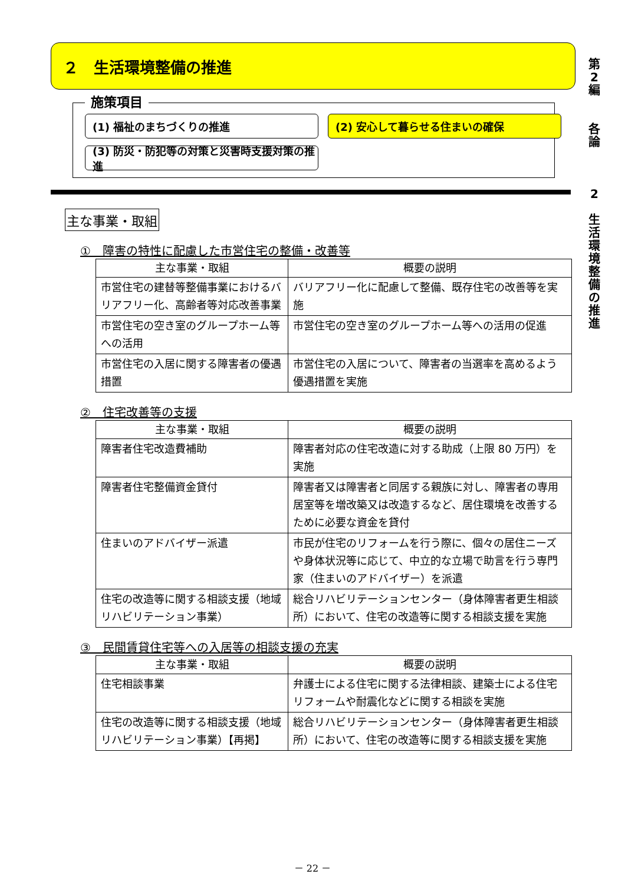第
2
編
各
論
2
生
活
環
境
整
備
の
推
進
２　生活環境整備の推進
施策項目
(1) 福祉のまちづくりの推進
(2) 安心して暮らせる住まいの確保
(3) 防災・防犯等の対策と災害時支援対策の推進
主な事業・取組
①　障害の特性に配慮した市営住宅の整備・改善等
| 主な事業・取組 | 概要の説明 |
| --- | --- |
| 市営住宅の建替等整備事業におけるバリアフリー化、高齢者等対応改善事業 | バリアフリー化に配慮して整備、既存住宅の改善等を実施 |
| 市営住宅の空き室のグループホーム等への活用 | 市営住宅の空き室のグループホーム等への活用の促進 |
| 市営住宅の入居に関する障害者の優遇措置 | 市営住宅の入居について、障害者の当選率を高めるよう優遇措置を実施 |
②　住宅改善等の支援
| 主な事業・取組 | 概要の説明 |
| --- | --- |
| 障害者住宅改造費補助 | 障害者対応の住宅改造に対する助成（上限 80 万円）を実施 |
| 障害者住宅整備資金貸付 | 障害者又は障害者と同居する親族に対し、障害者の専用居室等を増改築又は改造するなど、居住環境を改善するために必要な資金を貸付 |
| 住まいのアドバイザー派遣 | 市民が住宅のリフォームを行う際に、個々の居住ニーズや身体状況等に応じて、中立的な立場で助言を行う専門家（住まいのアドバイザー）を派遣 |
| 住宅の改造等に関する相談支援（地域リハビリテーション事業） | 総合リハビリテーションセンター（身体障害者更生相談所）において、住宅の改造等に関する相談支援を実施 |
③　民間賃貸住宅等への入居等の相談支援の充実
| 主な事業・取組 | 概要の説明 |
| --- | --- |
| 住宅相談事業 | 弁護士による住宅に関する法律相談、建築士による住宅リフォームや耐震化などに関する相談を実施 |
| 住宅の改造等に関する相談支援（地域リハビリテーション事業）【再掲】 | 総合リハビリテーションセンター（身体障害者更生相談所）において、住宅の改造等に関する相談支援を実施 |
－ 22 －